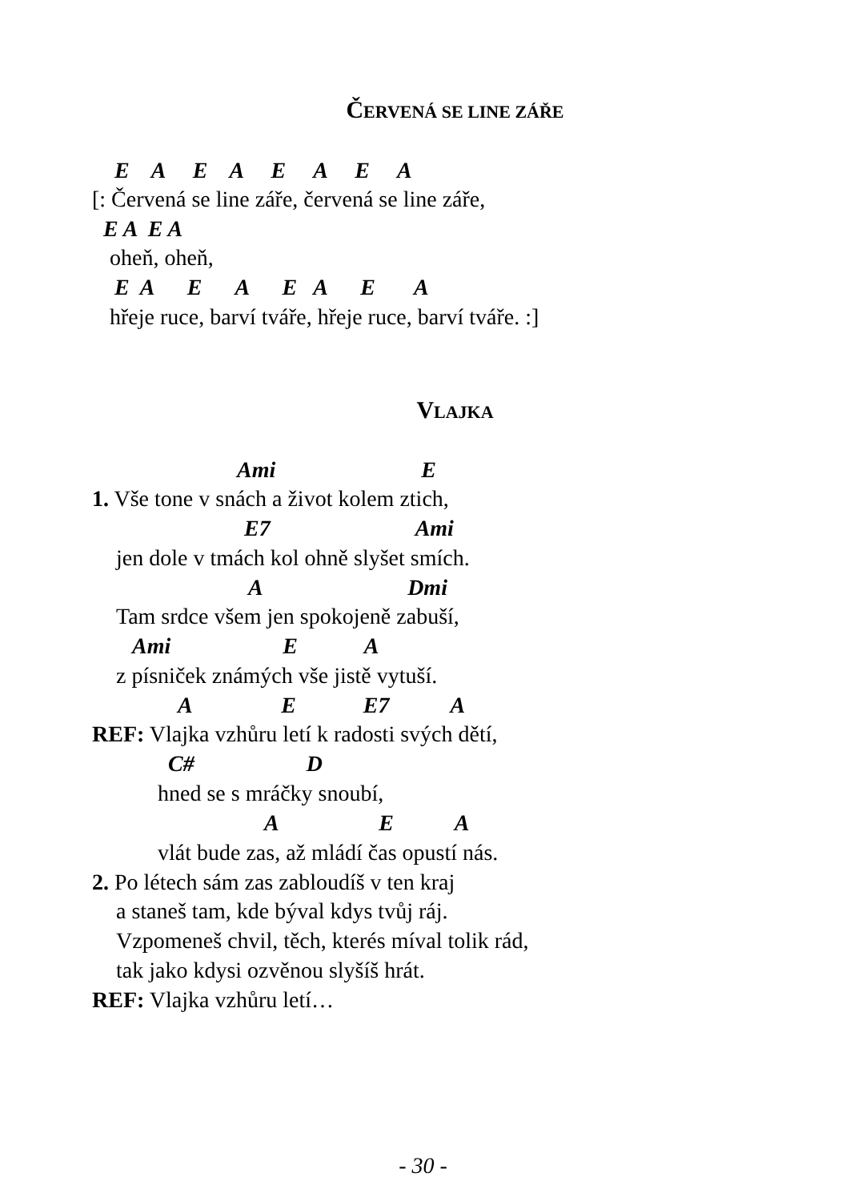ČERVENÁ SE LINE ZÁŘE
E A E A E A E A
[: Červená se line záře, červená se line záře,
E A E A
oheň, oheň,
E A E A E A E A
hřeje ruce, barví tváře, hřeje ruce, barví tváře. :]
VLAJKA
Ami E
1. Vše tone v snách a život kolem ztich,
E7 Ami
jen dole v tmách kol ohně slyšet smích.
A Dmi
Tam srdce všem jen spokojeně zabuší,
Ami E A
z písniček známých vše jistě vytuší.
A E E7 A
REF: Vlajka vzhůru letí k radosti svých dětí,
C# D
hned se s mráčky snoubí,
A E A
vlát bude zas, až mládí čas opustí nás.
2. Po létech sám zas zabloudíš v ten kraj
a staneš tam, kde býval kdys tvůj ráj.
Vzpomeneš chvil, těch, kterés míval tolik rád,
tak jako kdysi ozvěnou slyšíš hrát.
REF: Vlajka vzhůru letí…
- 30 -